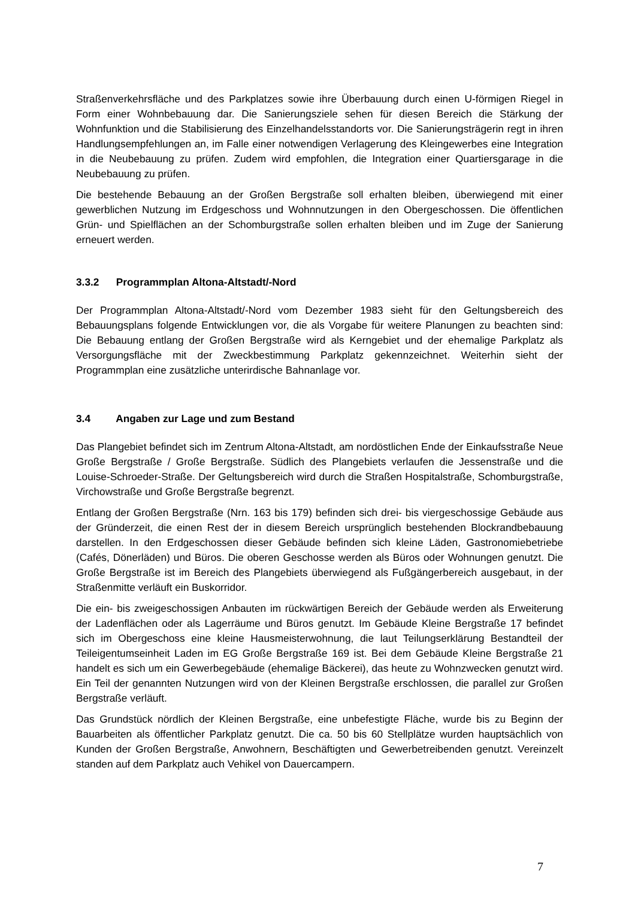Straßenverkehrsfläche und des Parkplatzes sowie ihre Überbauung durch einen U-förmigen Riegel in Form einer Wohnbebauung dar. Die Sanierungsziele sehen für diesen Bereich die Stärkung der Wohnfunktion und die Stabilisierung des Einzelhandelsstandorts vor. Die Sanierungsträgerin regt in ihren Handlungsempfehlungen an, im Falle einer notwendigen Verlagerung des Kleingewerbes eine Integration in die Neubebauung zu prüfen. Zudem wird empfohlen, die Integration einer Quartiersgarage in die Neubebauung zu prüfen.
Die bestehende Bebauung an der Großen Bergstraße soll erhalten bleiben, überwiegend mit einer gewerblichen Nutzung im Erdgeschoss und Wohnnutzungen in den Obergeschossen. Die öffentlichen Grün- und Spielflächen an der Schomburgstraße sollen erhalten bleiben und im Zuge der Sanierung erneuert werden.
3.3.2 Programmplan Altona-Altstadt/-Nord
Der Programmplan Altona-Altstadt/-Nord vom Dezember 1983 sieht für den Geltungsbereich des Bebauungsplans folgende Entwicklungen vor, die als Vorgabe für weitere Planungen zu beachten sind: Die Bebauung entlang der Großen Bergstraße wird als Kerngebiet und der ehemalige Parkplatz als Versorgungsfläche mit der Zweckbestimmung Parkplatz gekennzeichnet. Weiterhin sieht der Programmplan eine zusätzliche unterirdische Bahnanlage vor.
3.4 Angaben zur Lage und zum Bestand
Das Plangebiet befindet sich im Zentrum Altona-Altstadt, am nordöstlichen Ende der Einkaufsstraße Neue Große Bergstraße / Große Bergstraße. Südlich des Plangebiets verlaufen die Jessenstraße und die Louise-Schroeder-Straße. Der Geltungsbereich wird durch die Straßen Hospitalstraße, Schomburgstraße, Virchowstraße und Große Bergstraße begrenzt.
Entlang der Großen Bergstraße (Nrn. 163 bis 179) befinden sich drei- bis viergeschossige Gebäude aus der Gründerzeit, die einen Rest der in diesem Bereich ursprünglich bestehenden Blockrandbebauung darstellen. In den Erdgeschossen dieser Gebäude befinden sich kleine Läden, Gastronomiebetriebe (Cafés, Dönerläden) und Büros. Die oberen Geschosse werden als Büros oder Wohnungen genutzt. Die Große Bergstraße ist im Bereich des Plangebiets überwiegend als Fußgängerbereich ausgebaut, in der Straßenmitte verläuft ein Buskorridor.
Die ein- bis zweigeschossigen Anbauten im rückwärtigen Bereich der Gebäude werden als Erweiterung der Ladenflächen oder als Lagerräume und Büros genutzt. Im Gebäude Kleine Bergstraße 17 befindet sich im Obergeschoss eine kleine Hausmeisterwohnung, die laut Teilungserklärung Bestandteil der Teileigentumseinheit Laden im EG Große Bergstraße 169 ist. Bei dem Gebäude Kleine Bergstraße 21 handelt es sich um ein Gewerbegebäude (ehemalige Bäckerei), das heute zu Wohnzwecken genutzt wird. Ein Teil der genannten Nutzungen wird von der Kleinen Bergstraße erschlossen, die parallel zur Großen Bergstraße verläuft.
Das Grundstück nördlich der Kleinen Bergstraße, eine unbefestigte Fläche, wurde bis zu Beginn der Bauarbeiten als öffentlicher Parkplatz genutzt. Die ca. 50 bis 60 Stellplätze wurden hauptsächlich von Kunden der Großen Bergstraße, Anwohnern, Beschäftigten und Gewerbetreibenden genutzt. Vereinzelt standen auf dem Parkplatz auch Vehikel von Dauercampern.
7